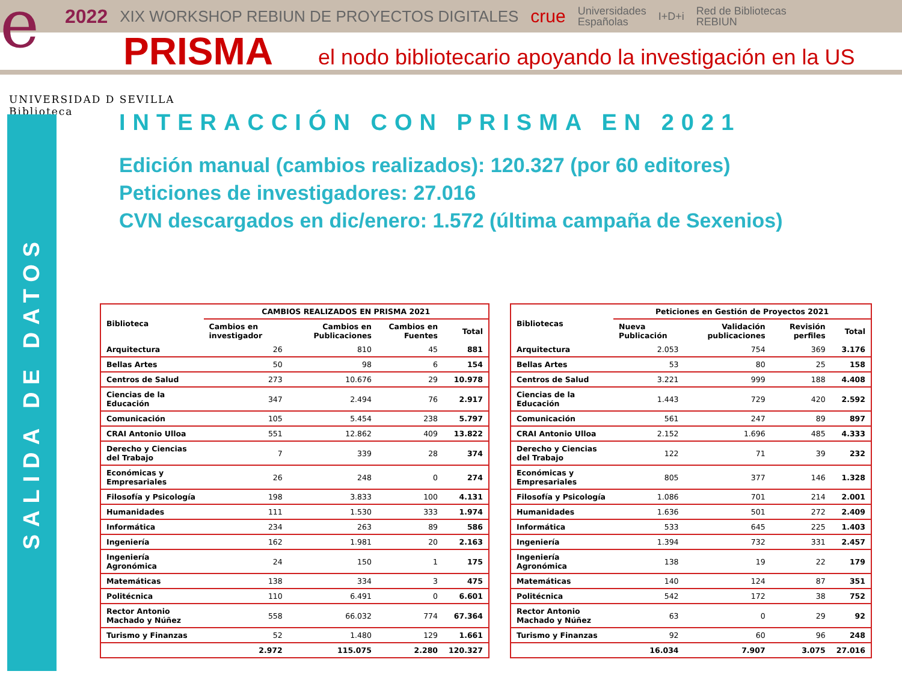e
2022 XIX WORKSHOP REBIUN DE PROYECTOS DIGITALES crue Universidades
Españolas I+D+i Red de Bibliotecas
REBIUN
PRISMA
el nodo bibliotecario apoyando la investigación en la US
UNIVERSIDAD D SEVILLA
Biblioteca
SALIDA DE DATOS
INTERACCIÓN CON PRISMA EN 2021
Edición manual (cambios realizados): 120.327 (por 60 editores)
Peticiones de investigadores: 27.016
CVN descargados en dic/enero: 1.572 (última campaña de Sexenios)
| Biblioteca | CAMBIOS REALIZADOS EN PRISMA 2021 | | | |
| --- | --- | --- | --- | --- |
| | Cambios en investigador | Cambios en Publicaciones | Cambios en Fuentes | Total |
| Arquitectura | 26 | 810 | 45 | 881 |
| Bellas Artes | 50 | 98 | 6 | 154 |
| Centros de Salud | 273 | 10.676 | 29 | 10.978 |
| Ciencias de la Educación | 347 | 2.494 | 76 | 2.917 |
| Comunicación | 105 | 5.454 | 238 | 5.797 |
| CRAI Antonio Ulloa | 551 | 12.862 | 409 | 13.822 |
| Derecho y Ciencias del Trabajo | 7 | 339 | 28 | 374 |
| Económicas y Empresariales | 26 | 248 | 0 | 274 |
| Filosofía y Psicología | 198 | 3.833 | 100 | 4.131 |
| Humanidades | 111 | 1.530 | 333 | 1.974 |
| Informática | 234 | 263 | 89 | 586 |
| Ingeniería | 162 | 1.981 | 20 | 2.163 |
| Ingeniería Agronómica | 24 | 150 | 1 | 175 |
| Matemáticas | 138 | 334 | 3 | 475 |
| Politécnica | 110 | 6.491 | 0 | 6.601 |
| Rector Antonio Machado y Núñez | 558 | 66.032 | 774 | 67.364 |
| Turismo y Finanzas | 52 | 1.480 | 129 | 1.661 |
| | 2.972 | 115.075 | 2.280 | 120.327 |
| Bibliotecas | Peticiones en Gestión de Proyectos 2021 | | | |
| --- | --- | --- | --- | --- |
| | Nueva Publicación | Validación publicaciones | Revisión perfiles | Total |
| Arquitectura | 2.053 | 754 | 369 | 3.176 |
| Bellas Artes | 53 | 80 | 25 | 158 |
| Centros de Salud | 3.221 | 999 | 188 | 4.408 |
| Ciencias de la Educación | 1.443 | 729 | 420 | 2.592 |
| Comunicación | 561 | 247 | 89 | 897 |
| CRAI Antonio Ulloa | 2.152 | 1.696 | 485 | 4.333 |
| Derecho y Ciencias del Trabajo | 122 | 71 | 39 | 232 |
| Económicas y Empresariales | 805 | 377 | 146 | 1.328 |
| Filosofía y Psicología | 1.086 | 701 | 214 | 2.001 |
| Humanidades | 1.636 | 501 | 272 | 2.409 |
| Informática | 533 | 645 | 225 | 1.403 |
| Ingeniería | 1.394 | 732 | 331 | 2.457 |
| Ingeniería Agronómica | 138 | 19 | 22 | 179 |
| Matemáticas | 140 | 124 | 87 | 351 |
| Politécnica | 542 | 172 | 38 | 752 |
| Rector Antonio Machado y Núñez | 63 | 0 | 29 | 92 |
| Turismo y Finanzas | 92 | 60 | 96 | 248 |
| | 16.034 | 7.907 | 3.075 | 27.016 |